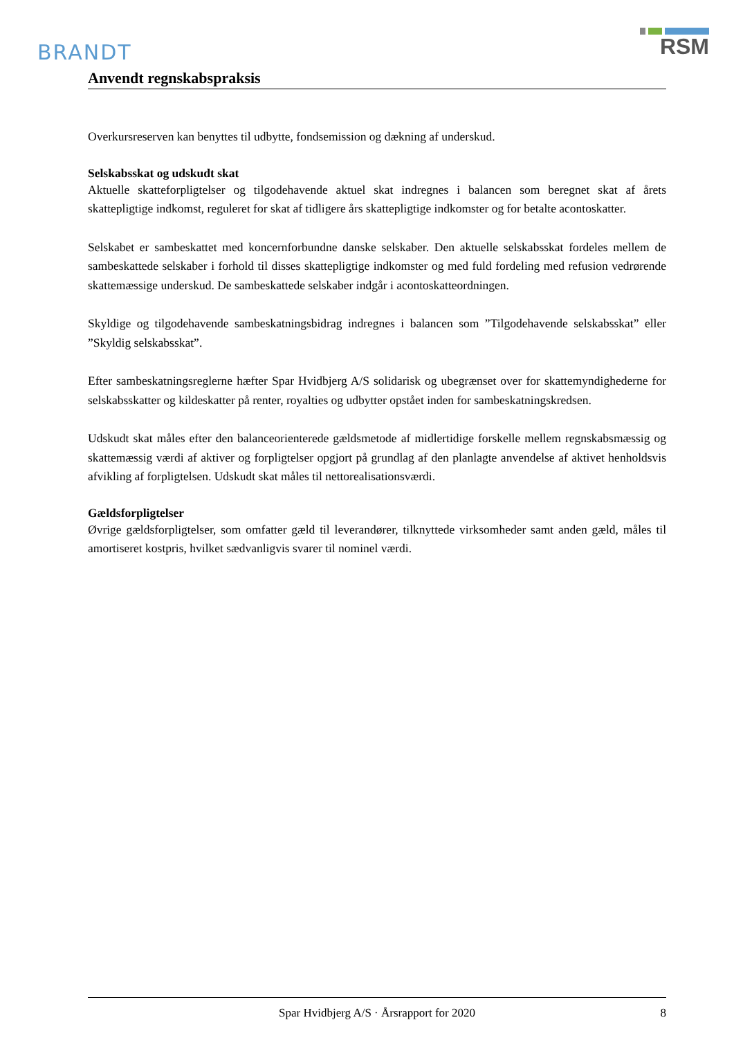BRANDT
RSM
Anvendt regnskabspraksis
Overkursreserven kan benyttes til udbytte, fondsemission og dækning af underskud.
Selskabsskat og udskudt skat
Aktuelle skatteforpligtelser og tilgodehavende aktuel skat indregnes i balancen som beregnet skat af årets skattepligtige indkomst, reguleret for skat af tidligere års skattepligtige indkomster og for betalte acontoskatter.
Selskabet er sambeskattet med koncernforbundne danske selskaber. Den aktuelle selskabsskat fordeles mellem de sambeskattede selskaber i forhold til disses skattepligtige indkomster og med fuld fordeling med refusion vedrørende skattemæssige underskud. De sambeskattede selskaber indgår i acontoskatteordningen.
Skyldige og tilgodehavende sambeskatningsbidrag indregnes i balancen som ”Tilgodehavende selskabsskat” eller ”Skyldig selskabsskat”.
Efter sambeskatningsreglerne hæfter Spar Hvidbjerg A/S solidarisk og ubegrænset over for skattemyndighederne for selskabsskatter og kildeskatter på renter, royalties og udbytter opstået inden for sambeskatningskredsen.
Udskudt skat måles efter den balanceorienterede gældsmetode af midlertidige forskelle mellem regnskabsmæssig og skattemæssig værdi af aktiver og forpligtelser opgjort på grundlag af den planlagte anvendelse af aktivet henholdsvis afvikling af forpligtelsen. Udskudt skat måles til nettorealisationsværdi.
Gældsforpligtelser
Øvrige gældsforpligtelser, som omfatter gæld til leverandører, tilknyttede virksomheder samt anden gæld, måles til amortiseret kostpris, hvilket sædvanligvis svarer til nominel værdi.
Spar Hvidbjerg A/S · Årsrapport for 2020 8